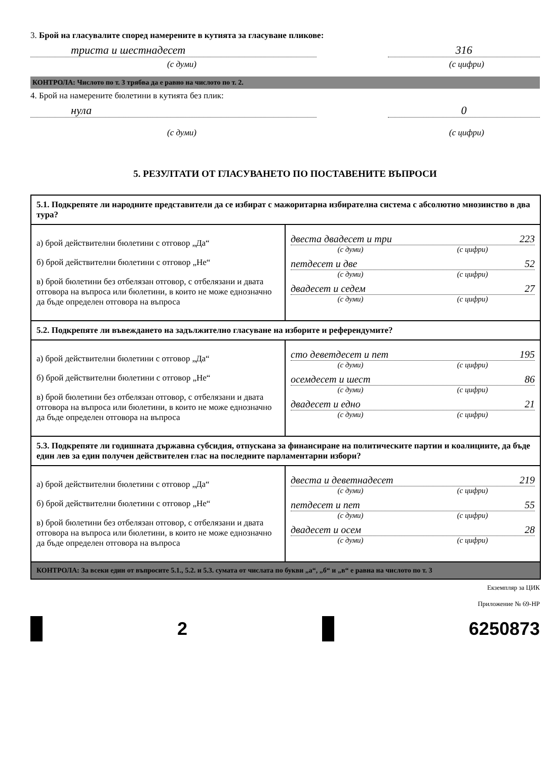3. Брой на гласувалите според намерените в кутията за гласуване пликове:
триста и шестнадесет
316
(с думи) (с цифри)
КОНТРОЛА: Числото по т. 3 трябва да е равно на числото по т. 2.
4. Брой на намерените бюлетини в кутията без плик:
нула
0
(с думи) (с цифри)
5. РЕЗУЛТАТИ ОТ ГЛАСУВАНЕТО ПО ПОСТАВЕНИТЕ ВЪПРОСИ
| 5.1. Подкрепяте ли народните представители да се избират с мажоритарна избирателна система с абсолютно мнозинство в два тура? | |
| а) брой действителни бюлетини с отговор „Да“ б) брой действителни бюлетини с отговор „Не“ в) брой бюлетини без отбелязан отговор, с отбелязани и двата отговора на въпроса или бюлетини, в които не може еднозначно да бъде определен отговора на въпроса | двеста двадесет и три 223 (с думи) (с цифри) петдесет и две 52 (с думи) (с цифри) двадесет и седем 27 (с думи) (с цифри) |
| 5.2. Подкрепяте ли въвеждането на задължително гласуване на изборите и референдумите? | |
| а) брой действителни бюлетини с отговор „Да“ б) брой действителни бюлетини с отговор „Не“ в) брой бюлетини без отбелязан отговор, с отбелязани и двата отговора на въпроса или бюлетини, в които не може еднозначно да бъде определен отговора на въпроса | сто деветдесет и пет 195 (с думи) (с цифри) осемдесет и шест 86 (с думи) (с цифри) двадесет и едно 21 (с думи) (с цифри) |
| 5.3. Подкрепяте ли годишната държавна субсидия, отпускана за финансиране на политическите партии и коалициите, да бъде един лев за един получен действителен глас на последните парламентарни избори? | |
| а) брой действителни бюлетини с отговор „Да“ б) брой действителни бюлетини с отговор „Не“ в) брой бюлетини без отбелязан отговор, с отбелязани и двата отговора на въпроса или бюлетини, в които не може еднозначно да бъде определен отговора на въпроса | двеста и деветнадесет 219 (с думи) (с цифри) петдесет и пет 55 (с думи) (с цифри) двадесет и осем 28 (с думи) (с цифри) |
| КОНТРОЛА: За всеки един от въпросите 5.1., 5.2. и 5.3. сумата от числата по букви „а“, „б“ и „в“ е равна на числото по т. 3 | |
Екземпляр за ЦИК
Приложение № 69-НР
2 6250873